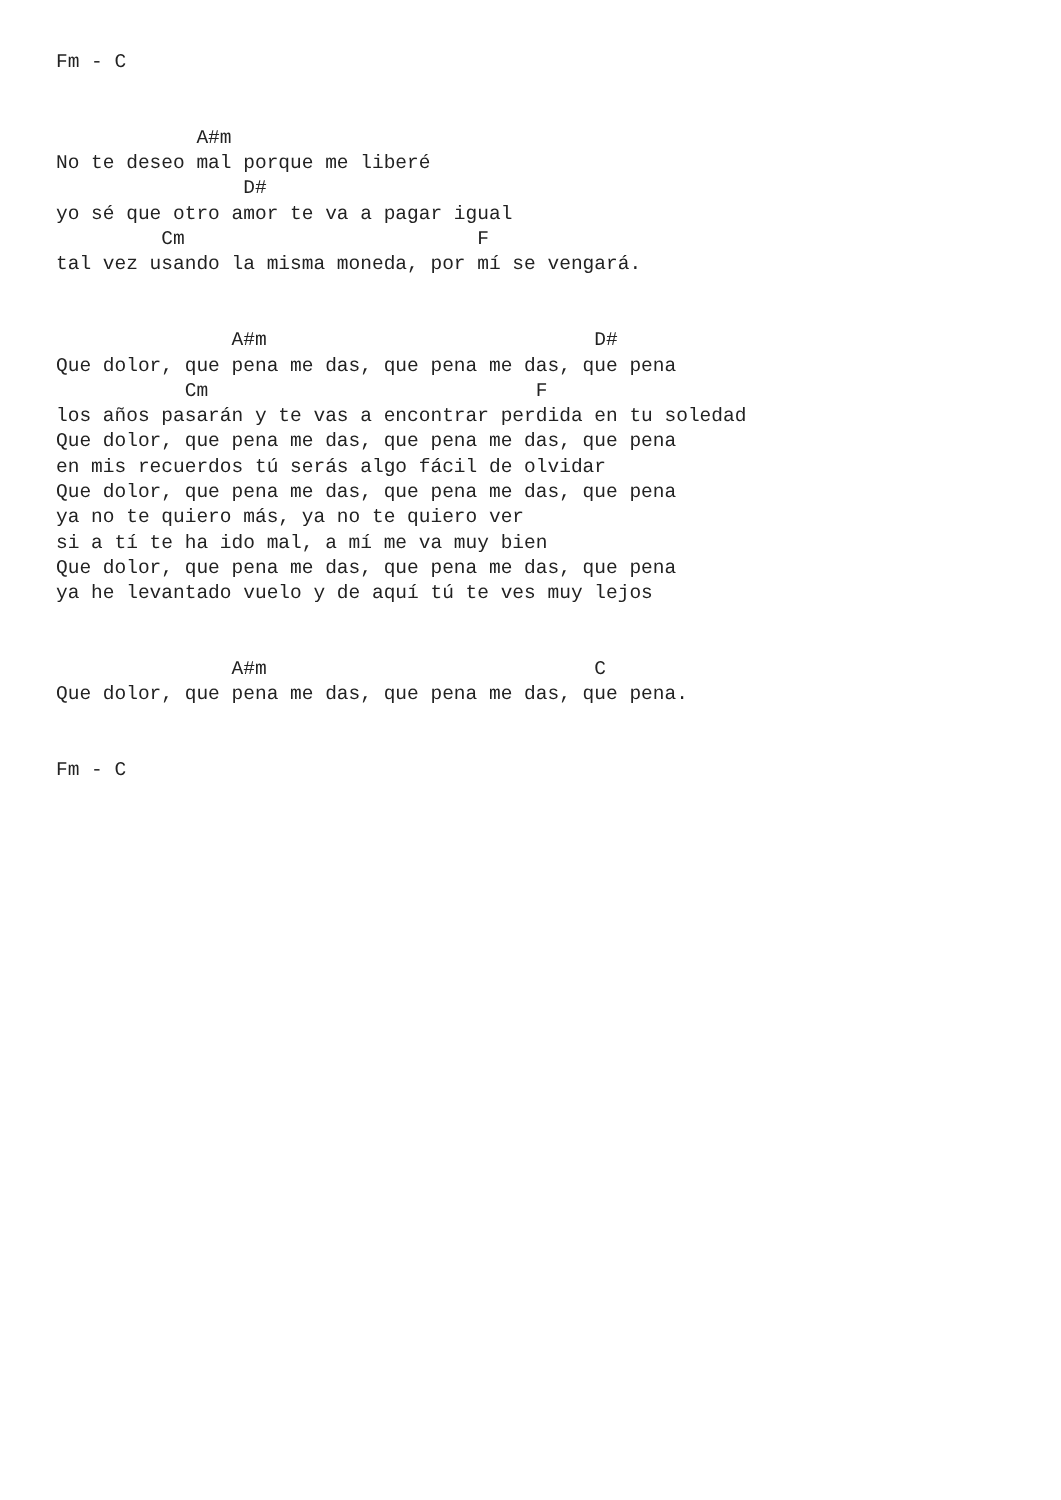Fm - C


            A#m
No te deseo mal porque me liberé
                D#
yo sé que otro amor te va a pagar igual
         Cm                         F
tal vez usando la misma moneda, por mí se vengará.


               A#m                            D#
Que dolor, que pena me das, que pena me das, que pena
           Cm                            F
los años pasarán y te vas a encontrar perdida en tu soledad
Que dolor, que pena me das, que pena me das, que pena
en mis recuerdos tú serás algo fácil de olvidar
Que dolor, que pena me das, que pena me das, que pena
ya no te quiero más, ya no te quiero ver
si a tí te ha ido mal, a mí me va muy bien
Que dolor, que pena me das, que pena me das, que pena
ya he levantado vuelo y de aquí tú te ves muy lejos


               A#m                            C
Que dolor, que pena me das, que pena me das, que pena.


Fm - C